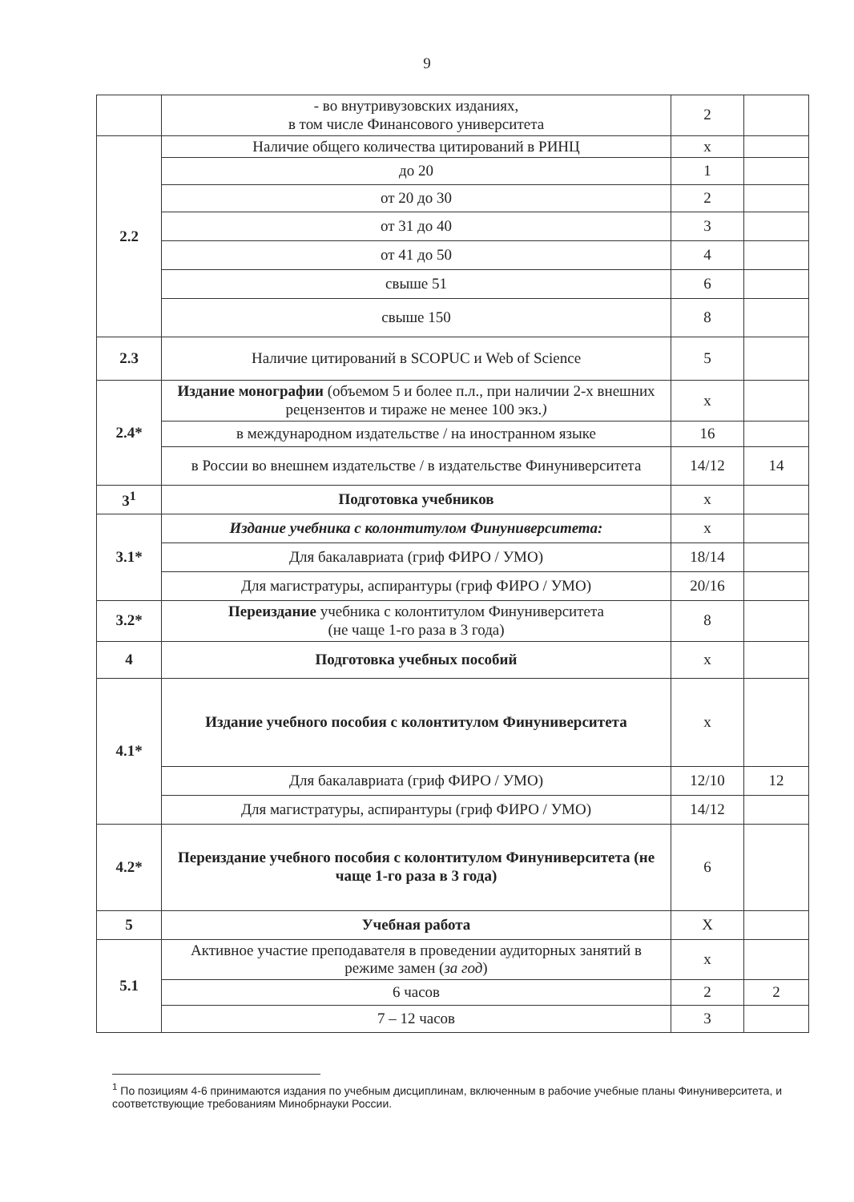9
| | - во внутривузовских изданиях, в том числе Финансового университета | 2 | |
| 2.2 | Наличие общего количества цитирований в РИНЦ | х | |
| | до 20 | 1 | |
| | от 20 до 30 | 2 | |
| | от 31 до 40 | 3 | |
| | от 41 до 50 | 4 | |
| | свыше 51 | 6 | |
| | свыше 150 | 8 | |
| 2.3 | Наличие цитирований в SCOPUC и Web of Science | 5 | |
| 2.4* | Издание монографии (объемом 5 и более п.л., при наличии 2-х внешних рецензентов и тираже не менее 100 экз. ) | х | |
| | в международном издательстве / на иностранном языке | 16 | |
| | в России во внешнем издательстве / в издательстве Финуниверситета | 14/12 | 14 |
| 3<sup>1</sup> | Подготовка учебников | х | |
| 3.1* | Издание учебника с колонтитулом Финуниверситета: | х | |
| | Для бакалавриата (гриф ФИРО / УМО) | 18/14 | |
| | Для магистратуры, аспирантуры (гриф ФИРО / УМО) | 20/16 | |
| 3.2* | Переиздание учебника с колонтитулом Финуниверситета (не чаще 1-го раза в 3 года) | 8 | |
| 4 | Подготовка учебных пособий | х | |
| 4.1* | Издание учебного пособия с колонтитулом Финуниверситета | х | |
| | Для бакалавриата (гриф ФИРО / УМО) | 12/10 | 12 |
| | Для магистратуры, аспирантуры (гриф ФИРО / УМО) | 14/12 | |
| 4.2* | Переиздание учебного пособия с колонтитулом Финуниверситета (не чаще 1-го раза в 3 года) | 6 | |
| 5 | Учебная работа | Х | |
| 5.1 | Активное участие преподавателя в проведении аудиторных занятий в режиме замен ( за год ) | х | |
| | 6 часов | 2 | 2 |
| | 7 – 12 часов | 3 | |
<sup>1</sup> По позициям 4-6 принимаются издания по учебным дисциплинам, включенным в рабочие учебные планы Финуниверситета, и соответствующие требованиям Минобрнауки России.